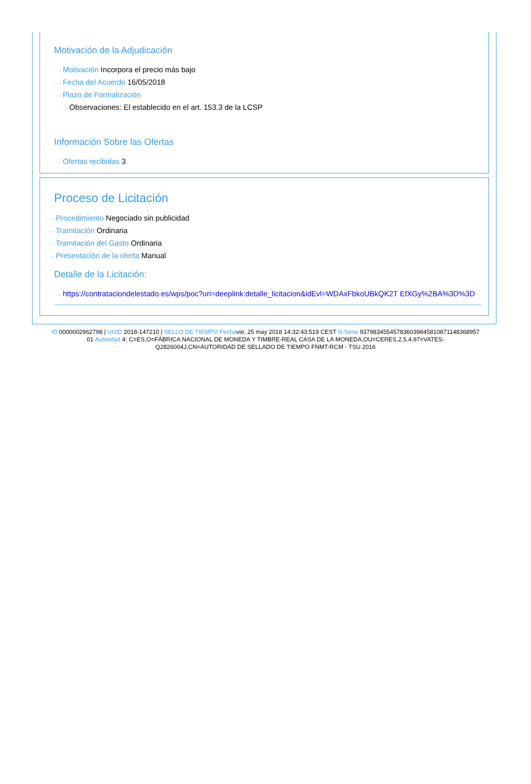Motivación de la Adjudicación
···› Motivación Incorpora el precio más bajo
···› Fecha del Acuerdo 16/05/2018
···› Plazo de Formalización
···› Observaciones: El establecido en el art. 153.3 de la LCSP
Información Sobre las Ofertas
···› Ofertas recibidas 3
Proceso de Licitación
···› Procedimiento Negociado sin publicidad
···› Tramitación Ordinaria
···› Tramitación del Gasto Ordinaria
···› Presentación de la oferta Manual
Detalle de la Licitación:
···› https://contrataciondelestado.es/wps/poc?uri=deeplink:detalle_licitacion&idEvl=WDAxFbkoUBkQK2T EfXGy%2BA%3D%3D
ID 0000002962798 | UUID 2018-147210 | SELLO DE TIEMPO Fechavie, 25 may 2018 14:32:43:519 CEST N.Serie 937983455457836039845810871148368957​01 Autoridad 4: C=ES,O=FÁBRICA NACIONAL DE MONEDA Y TIMBRE-REAL CASA DE LA MONEDA,OU=CERES,2.5.4.97=VATES-Q2826004J,CN=AUTORIDAD DE SELLADO DE TIEMPO FNMT-RCM - TSU 2016